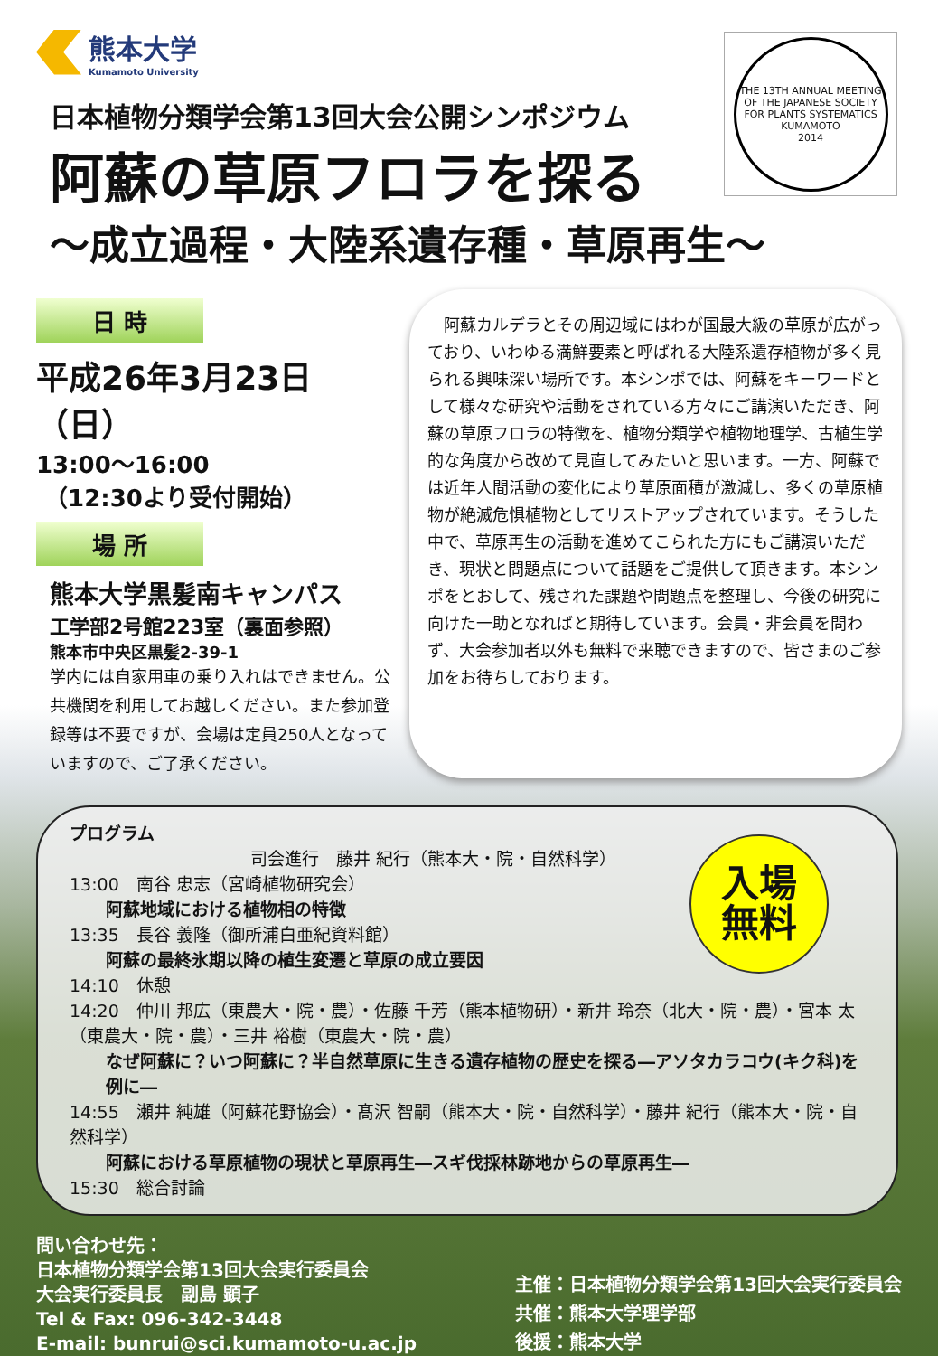熊本大学
Kumamoto University
THE 13TH ANNUAL MEETING OF THE JAPANESE SOCIETY FOR PLANTS SYSTEMATICS
KUMAMOTO
2014
日本植物分類学会第13回大会公開シンポジウム
阿蘇の草原フロラを探る
～成立過程・大陸系遺存種・草原再生～
日 時
平成26年3月23日（日）
13:00～16:00
（12:30より受付開始）
場 所
熊本大学黒髪南キャンパス
工学部2号館223室（裏面参照）
熊本市中央区黒髪2-39-1
学内には自家用車の乗り入れはできません。公共機関を利用してお越しください。また参加登録等は不要ですが、会場は定員250人となっていますので、ご了承ください。
　阿蘇カルデラとその周辺域にはわが国最大級の草原が広がっており、いわゆる満鮮要素と呼ばれる大陸系遺存植物が多く見られる興味深い場所です。本シンポでは、阿蘇をキーワードとして様々な研究や活動をされている方々にご講演いただき、阿蘇の草原フロラの特徴を、植物分類学や植物地理学、古植生学的な角度から改めて見直してみたいと思います。一方、阿蘇では近年人間活動の変化により草原面積が激減し、多くの草原植物が絶滅危惧植物としてリストアップされています。そうした中で、草原再生の活動を進めてこられた方にもご講演いただき、現状と問題点について話題をご提供して頂きます。本シンポをとおして、残された課題や問題点を整理し、今後の研究に向けた一助となればと期待しています。会員・非会員を問わず、大会参加者以外も無料で来聴できますので、皆さまのご参加をお待ちしております。
入場
無料
プログラム
司会進行　藤井 紀行（熊本大・院・自然科学）
13:00　南谷 忠志（宮崎植物研究会）
阿蘇地域における植物相の特徴
13:35　長谷 義隆（御所浦白亜紀資料館）
阿蘇の最終氷期以降の植生変遷と草原の成立要因
14:10　休憩
14:20　仲川 邦広（東農大・院・農）・佐藤 千芳（熊本植物研）・新井 玲奈（北大・院・農）・宮本 太（東農大・院・農）・三井 裕樹（東農大・院・農）
なぜ阿蘇に？いつ阿蘇に？半自然草原に生きる遺存植物の歴史を探る―アソタカラコウ(キク科)を例に―
14:55　瀬井 純雄（阿蘇花野協会）・髙沢 智嗣（熊本大・院・自然科学）・藤井 紀行（熊本大・院・自然科学）
阿蘇における草原植物の現状と草原再生―スギ伐採林跡地からの草原再生―
15:30　総合討論
問い合わせ先：
日本植物分類学会第13回大会実行委員会
大会実行委員長　副島 顕子
Tel & Fax: 096-342-3448
E-mail: bunrui@sci.kumamoto-u.ac.jp
主催：日本植物分類学会第13回大会実行委員会
共催：熊本大学理学部
後援：熊本大学